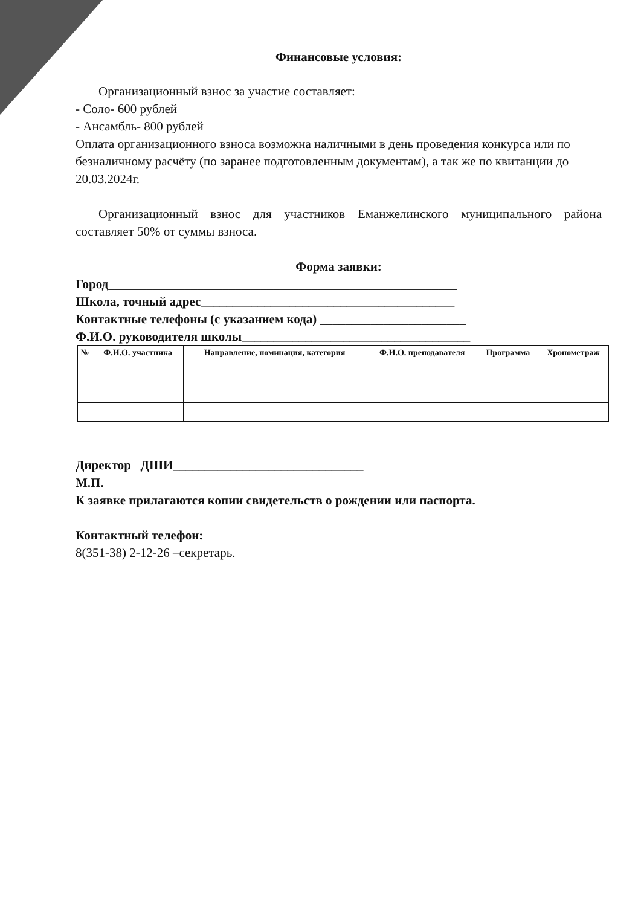Финансовые условия:
Организационный взнос за участие составляет:
- Соло- 600 рублей
- Ансамбль- 800 рублей
Оплата организационного взноса возможна наличными в день проведения конкурса или по безналичному расчёту (по заранее подготовленным документам), а так же по квитанции до 20.03.2024г.
Организационный взнос для участников Еманжелинского муниципального района составляет 50% от суммы взноса.
Форма заявки:
Город_______________________________________________________
Школа, точный адрес________________________________________
Контактные телефоны (с указанием кода) _______________________
Ф.И.О. руководителя школы____________________________________
| № | Ф.И.О. участника | Направление, номинация, категория | Ф.И.О. преподавателя | Программа | Хронометраж |
| --- | --- | --- | --- | --- | --- |
Директор ДШИ______________________________
М.П.
К заявке прилагаются копии свидетельств о рождении или паспорта.
Контактный телефон:
8(351-38) 2-12-26 –секретарь.